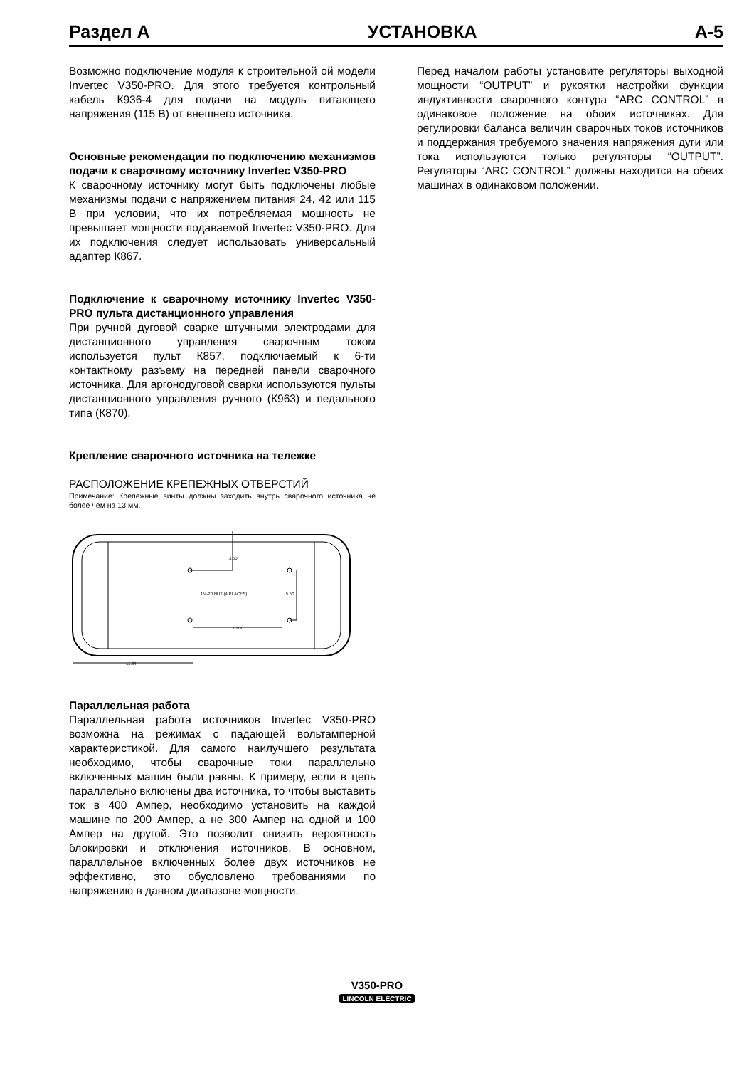Раздел А УСТАНОВКА А-5
Возможно подключение модуля к строительной ой модели Invertec V350-PRO. Для этого требуется контрольный кабель К936-4 для подачи на модуль питающего напряжения (115 В) от внешнего источника.
Основные рекомендации по подключению механизмов подачи к сварочному источнику Invertec V350-PRO
К сварочному источнику могут быть подключены любые механизмы подачи с напряжением питания 24, 42 или 115 В при условии, что их потребляемая мощность не превышает мощности подаваемой Invertec V350-PRO. Для их подключения следует использовать универсальный адаптер К867.
Подключение к сварочному источнику Invertec V350-PRO пульта дистанционного управления
При ручной дуговой сварке штучными электродами для дистанционного управления сварочным током используется пульт К857, подключаемый к 6-ти контактному разъему на передней панели сварочного источника. Для аргонодуговой сварки используются пульты дистанционного управления ручного (К963) и педального типа (К870).
Крепление сварочного источника на тележке
РАСПОЛОЖЕНИЕ КРЕПЕЖНЫХ ОТВЕРСТИЙ
Примечание: Крепежные винты должны заходить внутрь сварочного источника не более чем на 13 мм.
3.50
1/4-20 NUT (4 PLACES)
5.50
10.00
11.84
Параллельная работа
Параллельная работа источников Invertec V350-PRO возможна на режимах с падающей вольтамперной характеристикой. Для самого наилучшего результата необходимо, чтобы сварочные токи параллельно включенных машин были равны. К примеру, если в цепь параллельно включены два источника, то чтобы выставить ток в 400 Ампер, необходимо установить на каждой машине по 200 Ампер, а не 300 Ампер на одной и 100 Ампер на другой. Это позволит снизить вероятность блокировки и отключения источников. В основном, параллельное включенных более двух источников не эффективно, это обусловлено требованиями по напряжению в данном диапазоне мощности.
Перед началом работы установите регуляторы выходной мощности “OUTPUT” и рукоятки настройки функции индуктивности сварочного контура “ARC CONTROL” в одинаковое положение на обоих источниках. Для регулировки баланса величин сварочных токов источников и поддержания требуемого значения напряжения дуги или тока используются только регуляторы “OUTPUT”. Регуляторы “ARC CONTROL” должны находится на обеих машинах в одинаковом положении.
V350-PRO
LINCOLN ELECTRIC